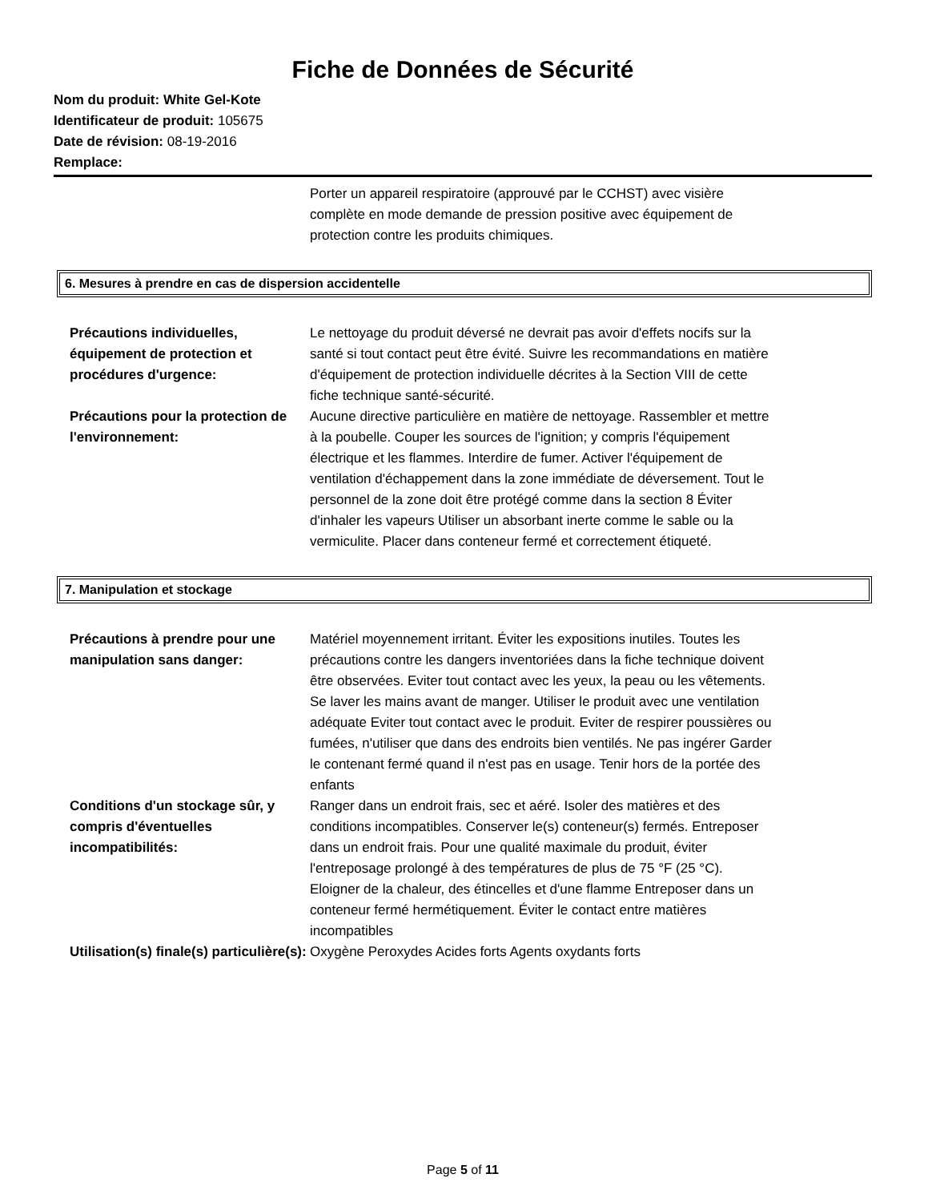Fiche de Données de Sécurité
Nom du produit: White Gel-Kote
Identificateur de produit: 105675
Date de révision: 08-19-2016
Remplace:
Porter un appareil respiratoire (approuvé par le CCHST) avec visière complète en mode demande de pression positive avec équipement de protection contre les produits chimiques.
6. Mesures à prendre en cas de dispersion accidentelle
Précautions individuelles, équipement de protection et procédures d'urgence:
Le nettoyage du produit déversé ne devrait pas avoir d'effets nocifs sur la santé si tout contact peut être évité. Suivre les recommandations en matière d'équipement de protection individuelle décrites à la Section VIII de cette fiche technique santé-sécurité.
Précautions pour la protection de l'environnement:
Aucune directive particulière en matière de nettoyage. Rassembler et mettre à la poubelle. Couper les sources de l'ignition; y compris l'équipement électrique et les flammes. Interdire de fumer. Activer l'équipement de ventilation d'échappement dans la zone immédiate de déversement. Tout le personnel de la zone doit être protégé comme dans la section 8 Éviter d'inhaler les vapeurs Utiliser un absorbant inerte comme le sable ou la vermiculite. Placer dans conteneur fermé et correctement étiqueté.
7. Manipulation et stockage
Précautions à prendre pour une manipulation sans danger:
Matériel moyennement irritant. Éviter les expositions inutiles. Toutes les précautions contre les dangers inventoriées dans la fiche technique doivent être observées. Eviter tout contact avec les yeux, la peau ou les vêtements. Se laver les mains avant de manger. Utiliser le produit avec une ventilation adéquate Eviter tout contact avec le produit. Eviter de respirer poussières ou fumées, n'utiliser que dans des endroits bien ventilés. Ne pas ingérer Garder le contenant fermé quand il n'est pas en usage. Tenir hors de la portée des enfants
Conditions d'un stockage sûr, y compris d'éventuelles incompatibilités:
Ranger dans un endroit frais, sec et aéré. Isoler des matières et des conditions incompatibles. Conserver le(s) conteneur(s) fermés. Entreposer dans un endroit frais. Pour une qualité maximale du produit, éviter l'entreposage prolongé à des températures de plus de 75 °F (25 °C). Eloigner de la chaleur, des étincelles et d'une flamme Entreposer dans un conteneur fermé hermétiquement. Éviter le contact entre matières incompatibles
Utilisation(s) finale(s) particulière(s):
Oxygène Peroxydes Acides forts Agents oxydants forts
Page 5 of 11